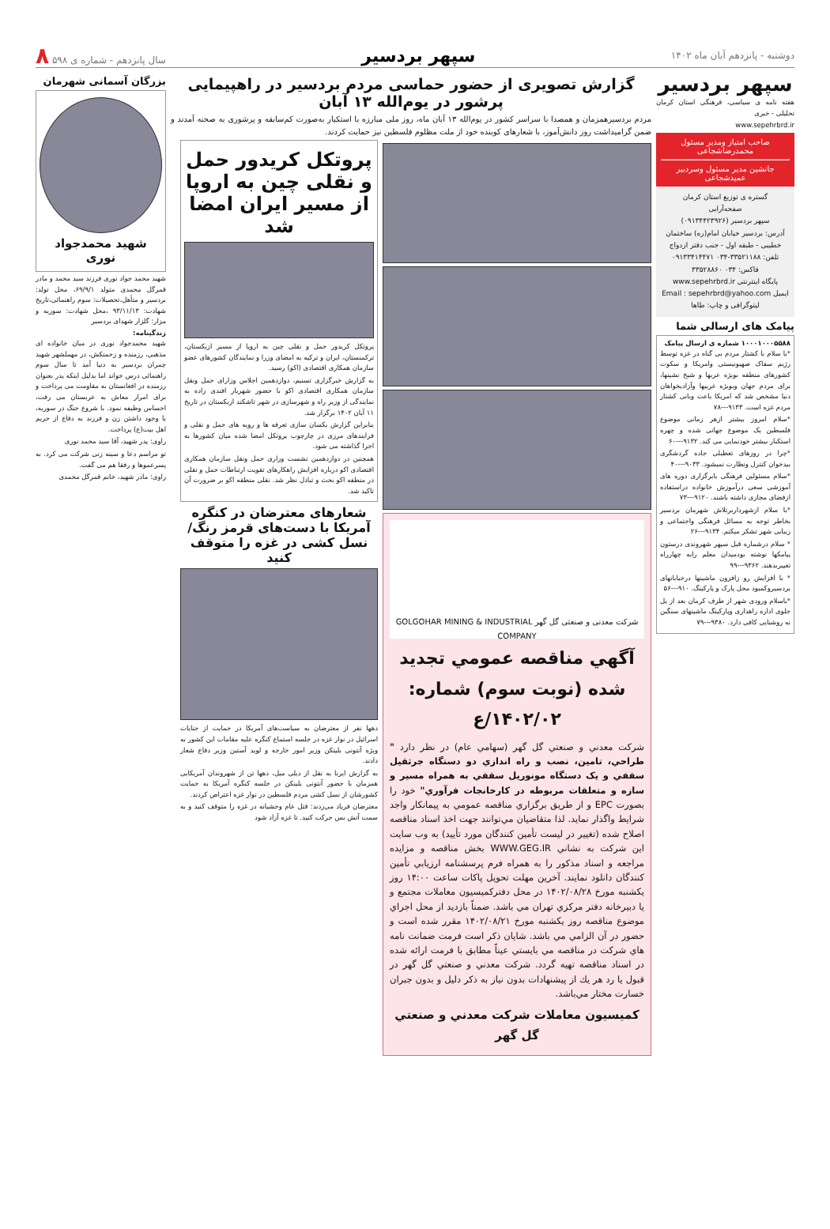دوشنبه - پانزدهم آبان ماه ۱۴۰۲ سپهر بردسیر سال پانزدهم - شماره ی ۵۹۸ ۸
سپهر بردسیر
هفته نامه ی سیاسی، فرهنگی استان کرمان تحلیلی - خبری
www.sepehrbrd.ir
صاحب امتیاز ومدیر مسئول
محمدرضاشجاعی
جانشین مدیر مسئول وسردبیر
عمیدشجاعی
گستره ی توزیع استان کرمان
صفحه‌آرایی
سپهر بردسیر (۰۹۱۳۴۴۲۳۹۲۶)
آدرس: بردسیر خیابان امام(ره) ساختمان خطیبی - طبقه اول - جنب دفتر ازدواج
تلفن: ۳۳۵۲۱۱۸۸-۰۳۴ ۰۹۱۳۳۴۱۴۴۷۱
فاکس: ۰۳۴ ۳۳۵۲۸۸۶۰
پایگاه اینترنتی www.sepehrbrd.ir
ایمیل Email : sepehrbrd@yahoo.com
لیتوگرافی و چاپ: طاها
پیامک های ارسالی شما
۱۰۰۰۱۰۰۰۵۵۸۸ شماره ی ارسال پیامک
*با سلام با کشتار مردم بی گناه در غزه توسط رژیم سفاک صهیونیستی وامریکا و سکوت کشورهای منطقه بویژه عربها و شیخ نشینها، برای مردم جهان وبویژه غربیها وآزادیخواهان دنیا مشخص شد که امریکا باعث وبانی کشتار مردم غزه است. ۹۱۳۳---۷۸
*سلام امروز بیشتر ازهر زمانی موضوع فلسطین یک موضوع جهانی شده و چهره استکبار بیشتر خودنمایی می کند. ۹۱۳۲---۶۰
*چرا در روزهای تعطیلی جاده گردشگری بیدخوان کنترل ونظارت نمیشود. ۹۰۳۳---۴۰
*سلام مسئولین فرهنگی بابرگزاری دوره های آموزشی سعی درآموزش خانواده دراستفاده ازفضای مجازی داشته باشند. ۹۱۲۰---۷۳
*با سلام ازشهرداربرتلاش شهرمان بردسیر بخاطر توجه به مسائل فرهنگی واجتماعی و زیبایی شهر تشکر میکنم. ۹۱۳۴---۲۶
* سلام درشماره قبل سپهر شهروندی درستون پیامکها نوشته بودمیدان معلم رابه چهارراه تغییربدهند. ۹۳۶۲---۹۹
* با افزایش رو زافزون ماشینها درخیابانهای بردسیروکمبود محل پارک و پارکینگ. ۹۱۰---۵۶
*باسلام ورودی شهر از طرف کرمان بعد از پل جلوی اداره راهداری وپارکینگ ماشینهای سنگین نه روشنایی کافی دارد. ۹۳۸۰---۷۹
گزارش تصویری از حضور حماسی مردم بردسیر در راهپیمایی پرشور در یوم‌الله ۱۳ آبان
مردم بردسیرهمزمان و همصدا با سراسر کشور در یوم‌الله ۱۳ آبان ماه، روز ملی مبارزه با استکبار به‌صورت کم‌سابقه و پرشوری به صحنه آمدند و ضمن گرامیداشت روز دانش‌آموز، با شعارهای کوبنده خود از ملت مظلوم فلسطین نیز حمایت کردند.
شرکت معدنی و صنعتی گل گهر GOLGOHAR MINING & INDUSTRIAL COMPANY
آگهي مناقصه عمومي تجديد شده (نوبت سوم) شماره: ۱۴۰۲/۰۲/ع
شرکت معدني و صنعتي گل گهر (سهامي عام) در نظر دارد " طراحي، تامين، نصب و راه اندازي دو دستگاه جرثقيل سقفي و يک دستگاه مونوريل سقفي به همراه مسير و سازه و متعلقات مربوطه در کارخانجات فرآوري" خود را بصورت EPC و از طريق برگزاري مناقصه عمومي به پيمانکار واجد شرايط واگذار نمايد. لذا متقاضيان مي‌توانند جهت اخذ اسناد مناقصه اصلاح شده (تغيير در ليست تأمين کنندگان مورد تأييد) به وب سايت اين شرکت به نشاني WWW.GEG.IR بخش مناقصه و مزايده مراجعه و اسناد مذکور را به همراه فرم پرسشنامه ارزيابي تأمين کنندگان دانلود نمايند. آخرين مهلت تحويل پاکات ساعت ۱۴:۰۰ روز يکشنبه مورخ ۱۴۰۲/۰۸/۲۸ در محل دفترکميسيون معاملات مجتمع و يا دبيرخانه دفتر مرکزي تهران مي باشد. ضمناً بازديد از محل اجراي موضوع مناقصه روز يکشنبه مورخ ۱۴۰۲/۰۸/۲۱ مقرر شده است و حضور در آن الزامي مي باشد. شايان ذکر است فرمت ضمانت نامه هاي شرکت در مناقصه مي بايستي عيناً مطابق با فرمت ارائه شده در اسناد مناقصه تهيه گردد. شرکت معدني و صنعتي گل گهر در قبول يا رد هر يك از پيشنهادات بدون نياز به ذکر دليل و بدون جبران خسارت مختار مي‌باشد.
کميسيون معاملات شرکت معدني و صنعتي گل گهر
پروتکل کریدور حمل و نقلی چین به اروپا از مسیر ایران امضا شد
پروتکل کریدور حمل و نقلی چین به اروپا از مسیر ازبکستان، ترکمنستان، ایران و ترکیه به امضای وزرا و نمایندگان کشورهای عضو سازمان همکاری اقتصادی (اکو) رسید.
به گزارش خبرگزاری تسنیم، دوازدهمین اجلاس وزارای حمل ونقل سازمان همکاری اقتصادی اکو با حضور شهریار افندی زاده به نمایندگی از وزیر راه و شهرسازی در شهر تاشکند ازبکستان در تاریخ ۱۱ آبان ۱۴۰۲ برگزار شد.
بنابراین گزارش یکسان سازی تعرفه ها و رویه های حمل و نقلی و فرایندهای مرزی در چارچوب پروتکل امضا شده میان کشورها به اجرا گذاشته می شود.
همچنین در دوازدهمین نشست وزاری حمل ونقل سازمان همکاری اقتصادی اکو درباره افزایش راهکارهای تقویت ارتباطات حمل و نقلی در منطقه اکو بحث و تبادل نظر شد. نقلی منطقه اکو بر ضرورت آن تاکید شد.
شعارهای معترضان در کنگره آمریکا با دست‌های قرمز رنگ/ نسل کشی در غزه را متوقف کنید
دهها نفر از معترضان به سیاست‌های آمریکا در حمایت از جنایات اسرائیل در نوار غزه در جلسه استماع کنگره علیه مقامات این کشور به ویژه آنتونی بلینکن وزیر امور خارجه و لوید آستین وزیر دفاع شعار دادند.
به گزارش ایرنا به نقل از دیلی میل، دهها تن از شهروندان آمریکایی همزمان با حضور آنتونی بلینکن در جلسه کنگره آمریکا به حمایت کشورشان از نسل کشی مردم فلسطین در نوار غزه اعتراض کردند.
معترضان فریاد می‌زدند: قتل عام وحشیانه در غزه را متوقف کنید و به سمت آتش بس حرکت کنید. تا غزه آزاد شود
بزرگان آسمانی شهرمان
شهید محمدجواد نوری
شهید محمد جواد نوری فرزند سید محمد و مادر قمرگل محمدی متولد ۶۹/۹/۱، محل تولد: بردسیر و متأهل،تحصیلات: سوم راهنمائی،تاریخ شهادت: ۹۳/۱۱/۱۳ ،محل شهادت: سوریه و مزار: گلزار شهدای بردسیر
زندگینامه:
شهید محمدجواد نوری در میان خانواده ای مذهبی، رزمنده و زحمتکش، در مهملشهر شهید چمران بردسیر به دنیا آمد تا سال سوم راهنمائی درس خواند اما بدلیل اینکه پدر بعنوان رزمنده در افغانستان به مقاومت می پرداخت و برای امرار معاش به عربستان می رفت، احساس وظیفه نمود. با شروع جنگ در سوریه، با وجود داشتن زن و فرزند به دفاع از حریم اهل بیت(ع) پرداخت.
راوی: پدر شهید، آقا سید محمد نوری
تو مراسم دعا و سینه زنی شرکت می کرد. به پسرعموها و رفقا هم می گفت.
راوی: مادر شهید، خانم قمرگل محمدی